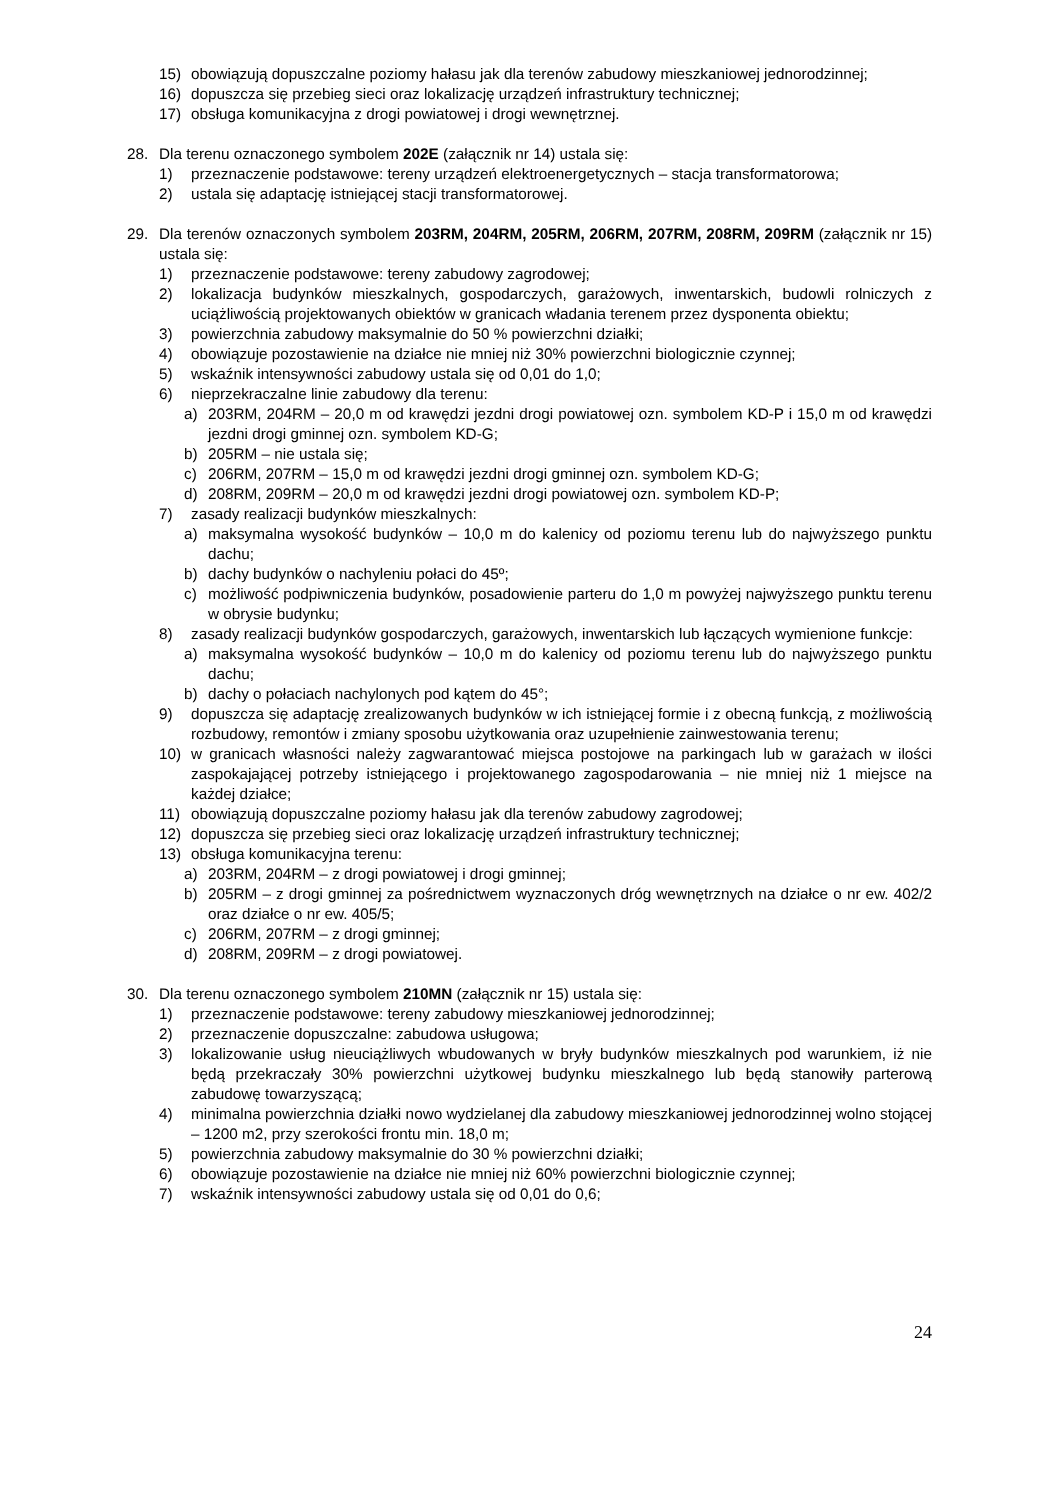15) obowiązują dopuszczalne poziomy hałasu jak dla terenów zabudowy mieszkaniowej jednorodzinnej;
16) dopuszcza się przebieg sieci oraz lokalizację urządzeń infrastruktury technicznej;
17) obsługa komunikacyjna z drogi powiatowej i drogi wewnętrznej.
28. Dla terenu oznaczonego symbolem 202E (załącznik nr 14) ustala się:
1) przeznaczenie podstawowe: tereny urządzeń elektroenergetycznych – stacja transformatorowa;
2) ustala się adaptację istniejącej stacji transformatorowej.
29. Dla terenów oznaczonych symbolem 203RM, 204RM, 205RM, 206RM, 207RM, 208RM, 209RM (załącznik nr 15) ustala się:
1) przeznaczenie podstawowe: tereny zabudowy zagrodowej;
2) lokalizacja budynków mieszkalnych, gospodarczych, garażowych, inwentarskich, budowli rolniczych z uciążliwością projektowanych obiektów w granicach władania terenem przez dysponenta obiektu;
3) powierzchnia zabudowy maksymalnie do 50 % powierzchni działki;
4) obowiązuje pozostawienie na działce nie mniej niż 30% powierzchni biologicznie czynnej;
5) wskaźnik intensywności zabudowy ustala się od 0,01 do 1,0;
6) nieprzekraczalne linie zabudowy dla terenu:
a) 203RM, 204RM – 20,0 m od krawędzi jezdni drogi powiatowej ozn. symbolem KD-P i 15,0 m od krawędzi jezdni drogi gminnej ozn. symbolem KD-G;
b) 205RM – nie ustala się;
c) 206RM, 207RM – 15,0 m od krawędzi jezdni drogi gminnej ozn. symbolem KD-G;
d) 208RM, 209RM – 20,0 m od krawędzi jezdni drogi powiatowej ozn. symbolem KD-P;
7) zasady realizacji budynków mieszkalnych:
a) maksymalna wysokość budynków – 10,0 m do kalenicy od poziomu terenu lub do najwyższego punktu dachu;
b) dachy budynków o nachyleniu połaci do 45º;
c) możliwość podpiwniczenia budynków, posadowienie parteru do 1,0 m powyżej najwyższego punktu terenu w obrysie budynku;
8) zasady realizacji budynków gospodarczych, garażowych, inwentarskich lub łączących wymienione funkcje:
a) maksymalna wysokość budynków – 10,0 m do kalenicy od poziomu terenu lub do najwyższego punktu dachu;
b) dachy o połaciach nachylonych pod kątem do 45°;
9) dopuszcza się adaptację zrealizowanych budynków w ich istniejącej formie i z obecną funkcją, z możliwością rozbudowy, remontów i zmiany sposobu użytkowania oraz uzupełnienie zainwestowania terenu;
10) w granicach własności należy zagwarantować miejsca postojowe na parkingach lub w garażach w ilości zaspokajającej potrzeby istniejącego i projektowanego zagospodarowania – nie mniej niż 1 miejsce na każdej działce;
11) obowiązują dopuszczalne poziomy hałasu jak dla terenów zabudowy zagrodowej;
12) dopuszcza się przebieg sieci oraz lokalizację urządzeń infrastruktury technicznej;
13) obsługa komunikacyjna terenu:
a) 203RM, 204RM – z drogi powiatowej i drogi gminnej;
b) 205RM – z drogi gminnej za pośrednictwem wyznaczonych dróg wewnętrznych na działce o nr ew. 402/2 oraz działce o nr ew. 405/5;
c) 206RM, 207RM – z drogi gminnej;
d) 208RM, 209RM – z drogi powiatowej.
30. Dla terenu oznaczonego symbolem 210MN (załącznik nr 15) ustala się:
1) przeznaczenie podstawowe: tereny zabudowy mieszkaniowej jednorodzinnej;
2) przeznaczenie dopuszczalne: zabudowa usługowa;
3) lokalizowanie usług nieuciążliwych wbudowanych w bryły budynków mieszkalnych pod warunkiem, iż nie będą przekraczały 30% powierzchni użytkowej budynku mieszkalnego lub będą stanowiły parterową zabudowę towarzyszącą;
4) minimalna powierzchnia działki nowo wydzielanej dla zabudowy mieszkaniowej jednorodzinnej wolno stojącej – 1200 m2, przy szerokości frontu min. 18,0 m;
5) powierzchnia zabudowy maksymalnie do 30 % powierzchni działki;
6) obowiązuje pozostawienie na działce nie mniej niż 60% powierzchni biologicznie czynnej;
7) wskaźnik intensywności zabudowy ustala się od 0,01 do 0,6;
24